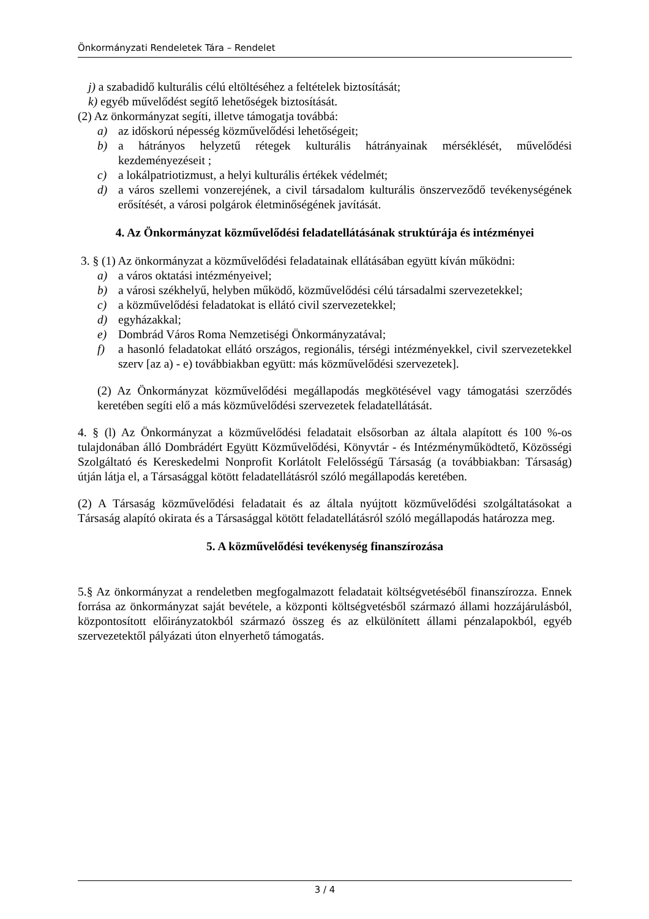Önkormányzati Rendeletek Tára – Rendelet
j) a szabadidő kulturális célú eltöltéséhez a feltételek biztosítását;
k) egyéb művelődést segítő lehetőségek biztosítását.
(2) Az önkormányzat segíti, illetve támogatja továbbá:
a) az időskorú népesség közművelődési lehetőségeit;
b) a hátrányos helyzetű rétegek kulturális hátrányainak mérséklését, művelődési kezdeményezéseit ;
c) a lokálpatriotizmust, a helyi kulturális értékek védelmét;
d) a város szellemi vonzerejének, a civil társadalom kulturális önszerveződő tevékenységének erősítését, a városi polgárok életminőségének javítását.
4. Az Önkormányzat közművelődési feladatellátásának struktúrája és intézményei
3. § (1) Az önkormányzat a közművelődési feladatainak ellátásában együtt kíván működni:
a) a város oktatási intézményeivel;
b) a városi székhelyű, helyben működő, közművelődési célú társadalmi szervezetekkel;
c) a közművelődési feladatokat is ellátó civil szervezetekkel;
d) egyházakkal;
e) Dombrád Város Roma Nemzetiségi Önkormányzatával;
f) a hasonló feladatokat ellátó országos, regionális, térségi intézményekkel, civil szervezetekkel szerv [az a) - e) továbbiakban együtt: más közművelődési szervezetek].
(2) Az Önkormányzat közművelődési megállapodás megkötésével vagy támogatási szerződés keretében segíti elő a más közművelődési szervezetek feladatellátását.
4. § (l) Az Önkormányzat a közművelődési feladatait elsősorban az általa alapított és 100 %-os tulajdonában álló Dombrádért Együtt Közművelődési, Könyvtár - és Intézményműködtető, Közösségi Szolgáltató és Kereskedelmi Nonprofit Korlátolt Felelősségű Társaság (a továbbiakban: Társaság) útján látja el, a Társasággal kötött feladatellátásról szóló megállapodás keretében.
(2) A Társaság közművelődési feladatait és az általa nyújtott közművelődési szolgáltatásokat a Társaság alapító okirata és a Társasággal kötött feladatellátásról szóló megállapodás határozza meg.
5. A közművelődési tevékenység finanszírozása
5.§ Az önkormányzat a rendeletben megfogalmazott feladatait költségvetéséből finanszírozza. Ennek forrása az önkormányzat saját bevétele, a központi költségvetésből származó állami hozzájárulásból, központosított előirányzatokból származó összeg és az elkülönített állami pénzalapokból, egyéb szervezetektől pályázati úton elnyerhető támogatás.
3 / 4